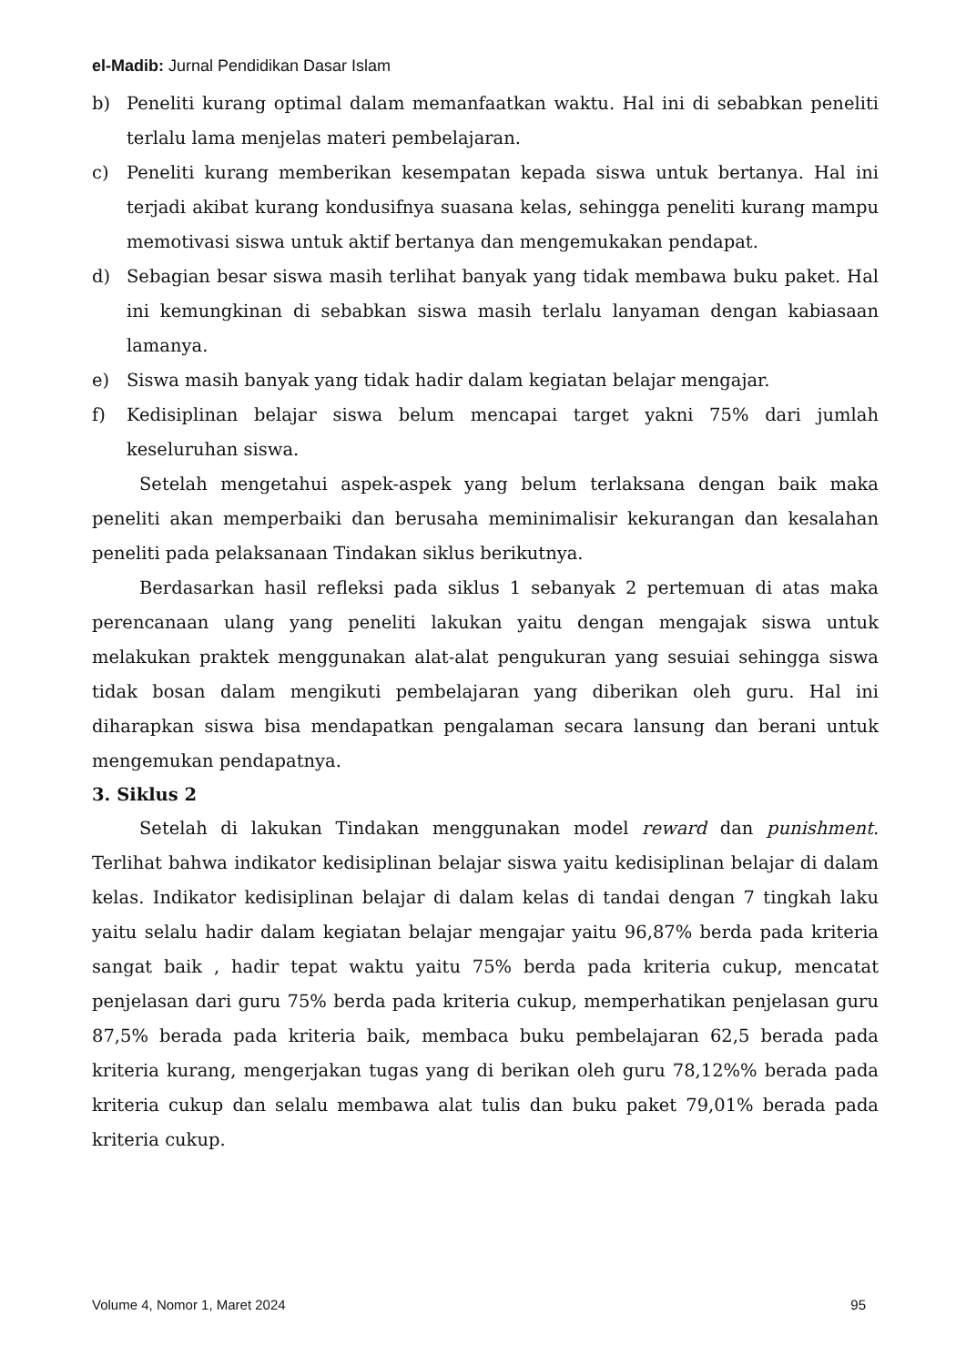el-Madib: Jurnal Pendidikan Dasar Islam
b) Peneliti kurang optimal dalam memanfaatkan waktu. Hal ini di sebabkan peneliti terlalu lama menjelas materi pembelajaran.
c) Peneliti kurang memberikan kesempatan kepada siswa untuk bertanya. Hal ini terjadi akibat kurang kondusifnya suasana kelas, sehingga peneliti kurang mampu memotivasi siswa untuk aktif bertanya dan mengemukakan pendapat.
d) Sebagian besar siswa masih terlihat banyak yang tidak membawa buku paket. Hal ini kemungkinan di sebabkan siswa masih terlalu lanyaman dengan kabiasaan lamanya.
e) Siswa masih banyak yang tidak hadir dalam kegiatan belajar mengajar.
f) Kedisiplinan belajar siswa belum mencapai target yakni 75% dari jumlah keseluruhan siswa.
Setelah mengetahui aspek-aspek yang belum terlaksana dengan baik maka peneliti akan memperbaiki dan berusaha meminimalisir kekurangan dan kesalahan peneliti pada pelaksanaan Tindakan siklus berikutnya.
Berdasarkan hasil refleksi pada siklus 1 sebanyak 2 pertemuan di atas maka perencanaan ulang yang peneliti lakukan yaitu dengan mengajak siswa untuk melakukan praktek menggunakan alat-alat pengukuran yang sesuiai sehingga siswa tidak bosan dalam mengikuti pembelajaran yang diberikan oleh guru. Hal ini diharapkan siswa bisa mendapatkan pengalaman secara lansung dan berani untuk mengemukan pendapatnya.
3. Siklus 2
Setelah di lakukan Tindakan menggunakan model reward dan punishment. Terlihat bahwa indikator kedisiplinan belajar siswa yaitu kedisiplinan belajar di dalam kelas. Indikator kedisiplinan belajar di dalam kelas di tandai dengan 7 tingkah laku yaitu selalu hadir dalam kegiatan belajar mengajar yaitu 96,87% berda pada kriteria sangat baik , hadir tepat waktu yaitu 75% berda pada kriteria cukup, mencatat penjelasan dari guru 75% berda pada kriteria cukup, memperhatikan penjelasan guru 87,5% berada pada kriteria baik, membaca buku pembelajaran 62,5 berada pada kriteria kurang, mengerjakan tugas yang di berikan oleh guru 78,12%% berada pada kriteria cukup dan selalu membawa alat tulis dan buku paket 79,01% berada pada kriteria cukup.
Volume 4, Nomor 1, Maret 2024 95